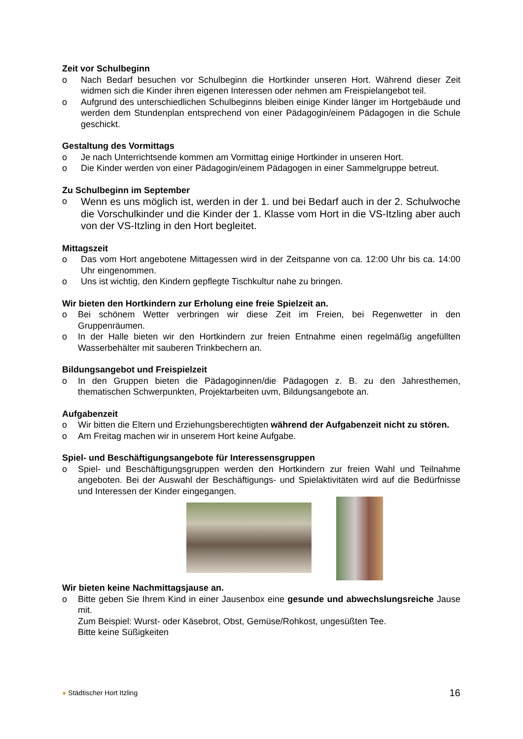Zeit vor Schulbeginn
o Nach Bedarf besuchen vor Schulbeginn die Hortkinder unseren Hort. Während dieser Zeit widmen sich die Kinder ihren eigenen Interessen oder nehmen am Freispielangebot teil.
o Aufgrund des unterschiedlichen Schulbeginns bleiben einige Kinder länger im Hortgebäude und werden dem Stundenplan entsprechend von einer Pädagogin/einem Pädagogen in die Schule geschickt.
Gestaltung des Vormittags
o Je nach Unterrichtsende kommen am Vormittag einige Hortkinder in unseren Hort.
o Die Kinder werden von einer Pädagogin/einem Pädagogen in einer Sammelgruppe betreut.
Zu Schulbeginn im September
o Wenn es uns möglich ist, werden in der 1. und bei Bedarf auch in der 2. Schulwoche die Vorschulkinder und die Kinder der 1. Klasse vom Hort in die VS-Itzling aber auch von der VS-Itzling in den Hort begleitet.
Mittagszeit
o Das vom Hort angebotene Mittagessen wird in der Zeitspanne von ca. 12:00 Uhr bis ca. 14:00 Uhr eingenommen.
o Uns ist wichtig, den Kindern gepflegte Tischkultur nahe zu bringen.
Wir bieten den Hortkindern zur Erholung eine freie Spielzeit an.
o Bei schönem Wetter verbringen wir diese Zeit im Freien, bei Regenwetter in den Gruppenräumen.
o In der Halle bieten wir den Hortkindern zur freien Entnahme einen regelmäßig angefüllten Wasserbehälter mit sauberen Trinkbechern an.
Bildungsangebot und Freispielzeit
o In den Gruppen bieten die Pädagoginnen/die Pädagogen z. B. zu den Jahresthemen, thematischen Schwerpunkten, Projektarbeiten uvm, Bildungsangebote an.
Aufgabenzeit
o Wir bitten die Eltern und Erziehungsberechtigten während der Aufgabenzeit nicht zu stören.
o Am Freitag machen wir in unserem Hort keine Aufgabe.
Spiel- und Beschäftigungsangebote für Interessensgruppen
o Spiel- und Beschäftigungsgruppen werden den Hortkindern zur freien Wahl und Teilnahme angeboten. Bei der Auswahl der Beschäftigungs- und Spielaktivitäten wird auf die Bedürfnisse und Interessen der Kinder eingegangen.
Wir bieten keine Nachmittagsjause an.
o Bitte geben Sie Ihrem Kind in einer Jausenbox eine gesunde und abwechslungsreiche Jause mit.
Zum Beispiel: Wurst- oder Käsebrot, Obst, Gemüse/Rohkost, ungesüßten Tee.
Bitte keine Süßigkeiten
● Städtischer Hort Itzling 16